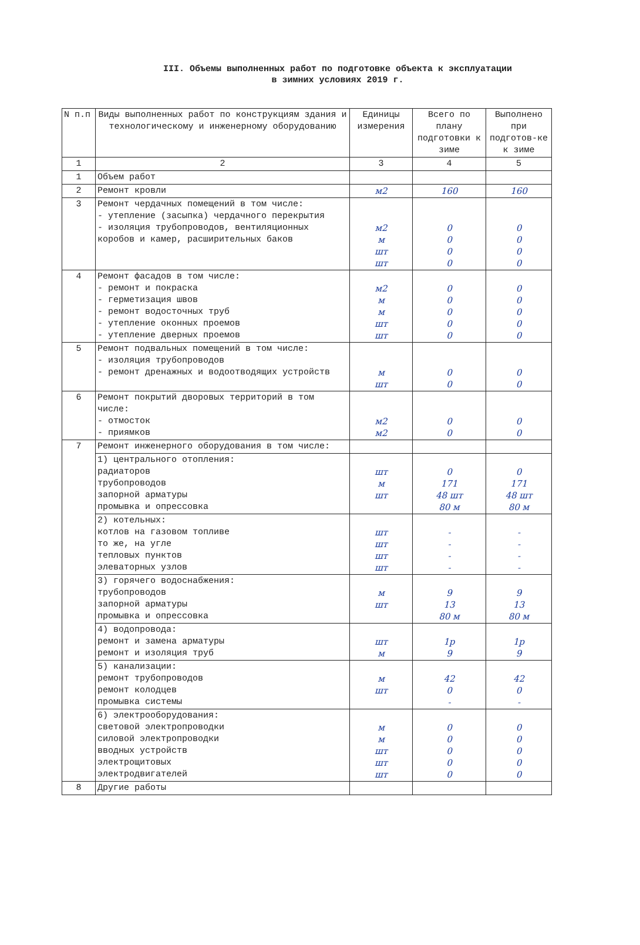III. Объемы выполненных работ по подготовке объекта к эксплуатации
в зимних условиях 2019 г.
| N п.п | Виды выполненных работ по конструкциям здания и технологическому и инженерному оборудованию | Единицы измерения | Всего по плану подготовки к зиме | Выполнено при подготов-ке к зиме |
| --- | --- | --- | --- | --- |
| 1 | 2 | 3 | 4 | 5 |
| 1 | Объем работ | | | |
| 2 | Ремонт кровли | м2 | 160 | 160 |
| 3 | Ремонт чердачных помещений в том числе: - утепление (засыпка) чердачного перекрытия - изоляция трубопроводов, вентиляционных коробов и камер, расширительных баков | м2 м шт шт | 0 0 0 0 | 0 0 0 0 |
| 4 | Ремонт фасадов в том числе: - ремонт и покраска - герметизация швов - ремонт водосточных труб - утепление оконных проемов - утепление дверных проемов | м2 м м шт шт | 0 0 0 0 0 | 0 0 0 0 0 |
| 5 | Ремонт подвальных помещений в том числе: - изоляция трубопроводов - ремонт дренажных и водоотводящих устройств | м шт | 0 0 | 0 0 |
| 6 | Ремонт покрытий дворовых территорий в том числе: - отмосток - приямков | м2 м2 | 0 0 | 0 0 |
| 7 | Ремонт инженерного оборудования в том числе: | | | |
| | 1) центрального отопления: радиаторов трубопроводов запорной арматуры промывка и опрессовка | шт м шт | 0 171 48 шт 80 м | 0 171 48 шт 80 м |
| | 2) котельных: котлов на газовом топливе то же, на угле тепловых пунктов элеваторных узлов | шт шт шт шт | - - - - | - - - - |
| | 3) горячего водоснабжения: трубопроводов запорной арматуры промывка и опрессовка | м шт | 9 13 80 м | 9 13 80 м |
| | 4) водопровода: ремонт и замена арматуры ремонт и изоляция труб | шт м | 1р 9 | 1р 9 |
| | 5) канализации: ремонт трубопроводов ремонт колодцев промывка системы | м шт | 42 0 - | 42 0 - |
| | 6) электрооборудования: световой электропроводки силовой электропроводки вводных устройств электрощитовых электродвигателей | м м шт шт шт | 0 0 0 0 0 | 0 0 0 0 0 |
| 8 | Другие работы | | | |